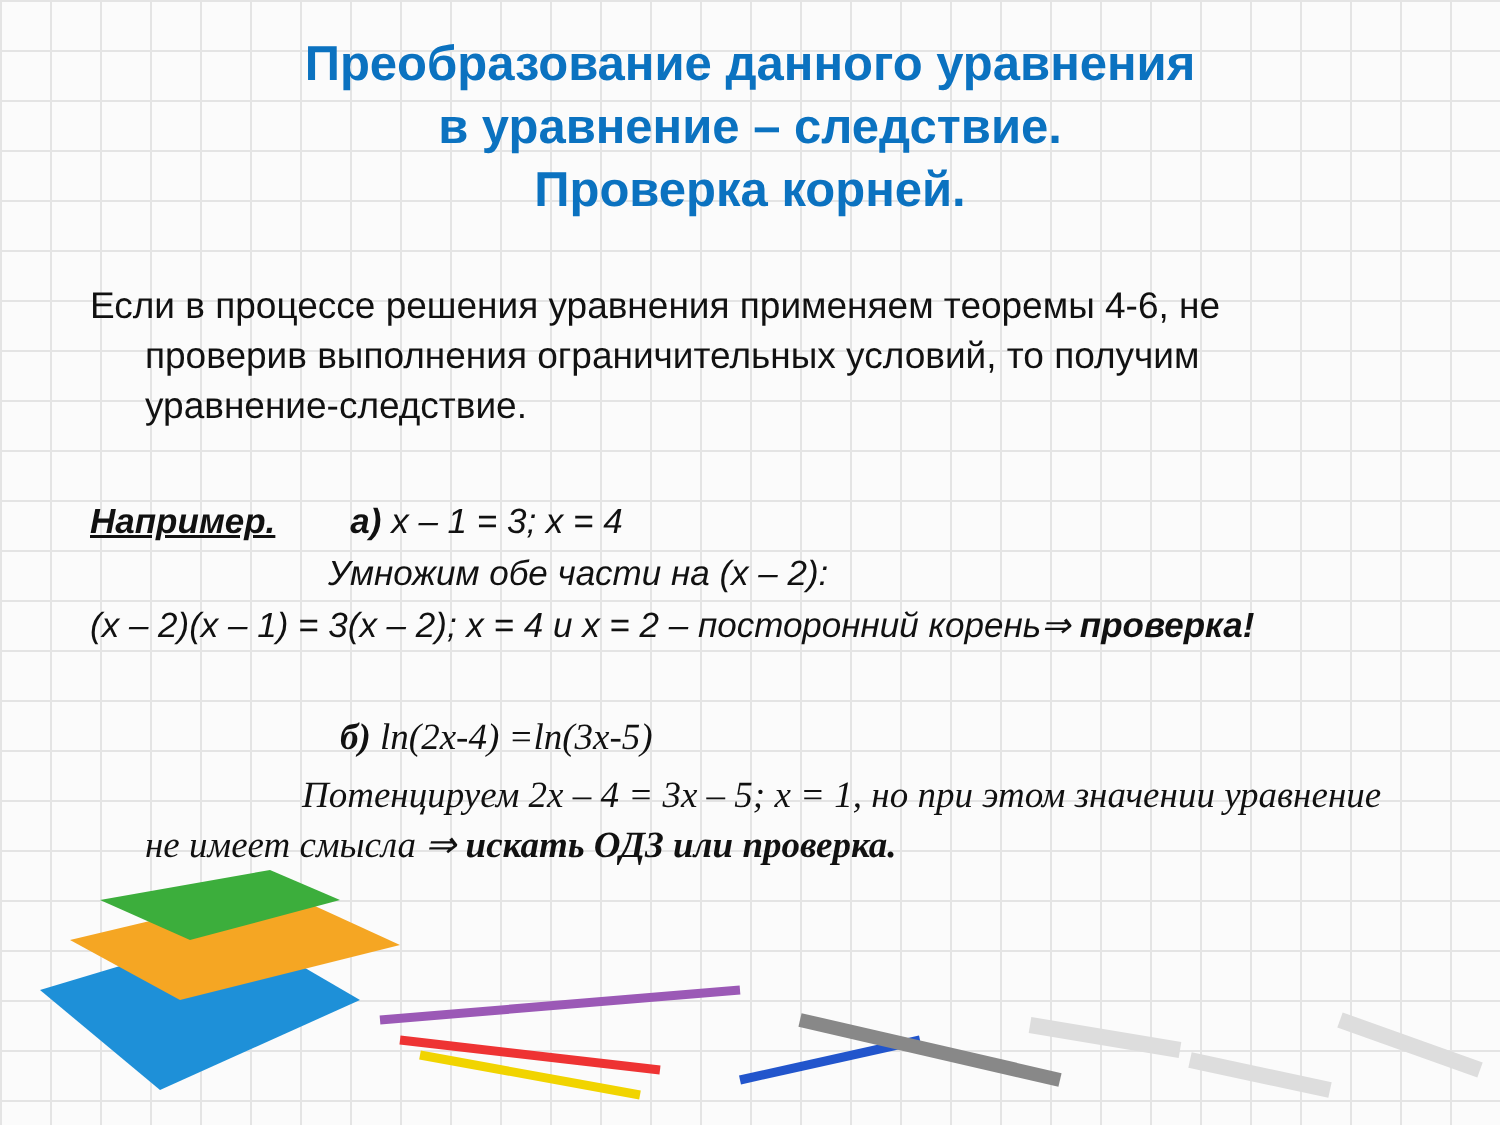Преобразование данного уравнения
в уравнение – следствие.
Проверка корней.
Если в процессе решения уравнения применяем теоремы 4-6, не проверив выполнения ограничительных условий, то получим уравнение-следствие.
Например. а) x – 1 = 3; x = 4
Умножим обе части на (x – 2):
(x – 2)(x – 1) = 3(x – 2); x = 4 и x = 2 – посторонний корень⇒ проверка!
б) ln(2x-4) =ln(3x-5)
Потенцируем 2x – 4 = 3x – 5; x = 1, но при этом значении уравнение не имеет смысла ⇒ искать ОДЗ или проверка.